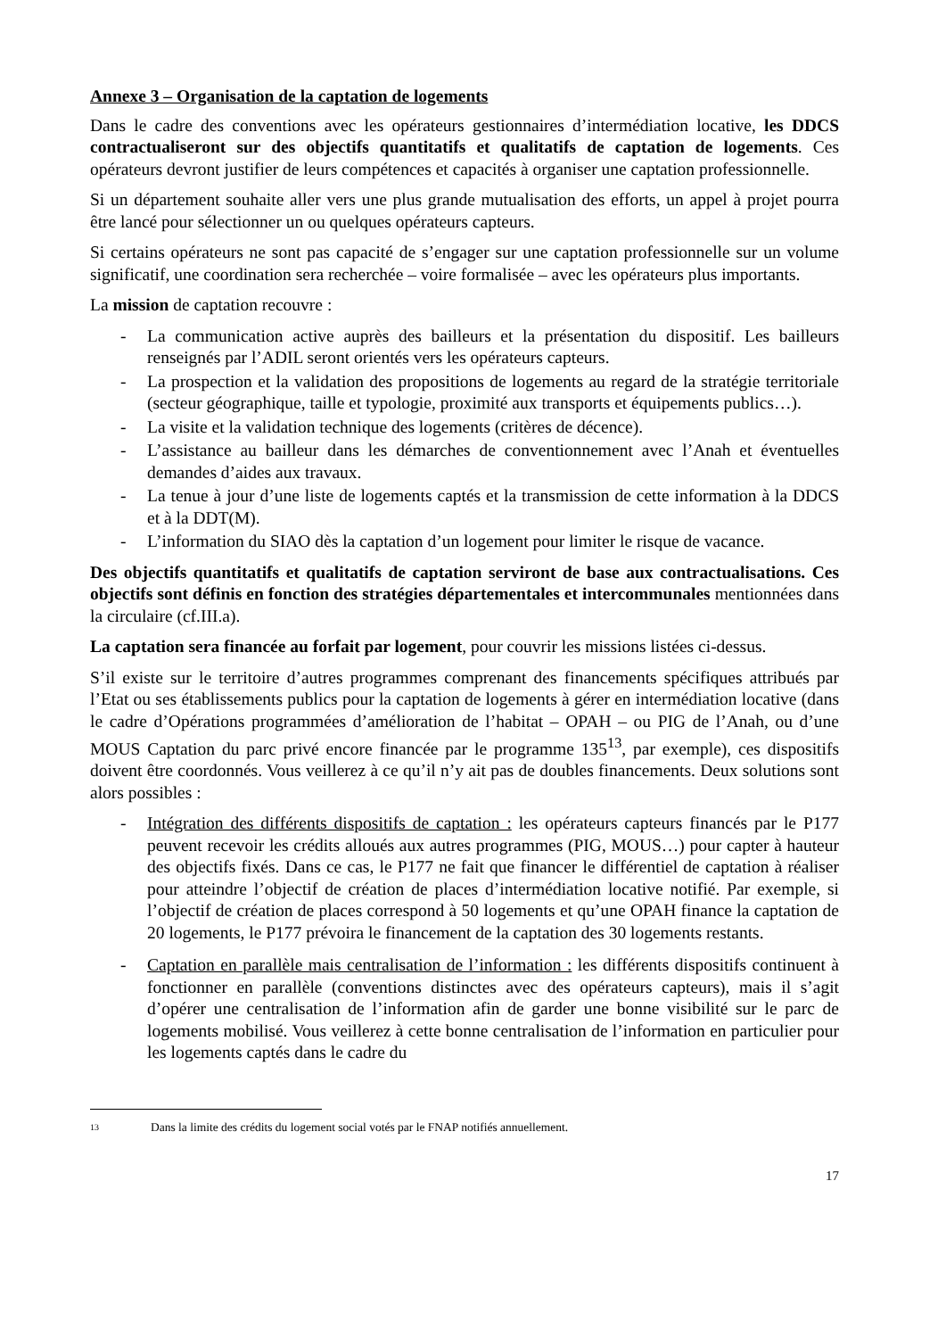Annexe 3 – Organisation de la captation de logements
Dans le cadre des conventions avec les opérateurs gestionnaires d’intermédiation locative, les DDCS contractualiseront sur des objectifs quantitatifs et qualitatifs de captation de logements. Ces opérateurs devront justifier de leurs compétences et capacités à organiser une captation professionnelle.
Si un département souhaite aller vers une plus grande mutualisation des efforts, un appel à projet pourra être lancé pour sélectionner un ou quelques opérateurs capteurs.
Si certains opérateurs ne sont pas capacité de s’engager sur une captation professionnelle sur un volume significatif, une coordination sera recherchée – voire formalisée – avec les opérateurs plus importants.
La mission de captation recouvre :
- La communication active auprès des bailleurs et la présentation du dispositif. Les bailleurs renseignés par l’ADIL seront orientés vers les opérateurs capteurs.
- La prospection et la validation des propositions de logements au regard de la stratégie territoriale (secteur géographique, taille et typologie, proximité aux transports et équipements publics…).
- La visite et la validation technique des logements (critères de décence).
- L’assistance au bailleur dans les démarches de conventionnement avec l’Anah et éventuelles demandes d’aides aux travaux.
- La tenue à jour d’une liste de logements captés et la transmission de cette information à la DDCS et à la DDT(M).
- L’information du SIAO dès la captation d’un logement pour limiter le risque de vacance.
Des objectifs quantitatifs et qualitatifs de captation serviront de base aux contractualisations. Ces objectifs sont définis en fonction des stratégies départementales et intercommunales mentionnées dans la circulaire (cf.III.a).
La captation sera financée au forfait par logement, pour couvrir les missions listées ci-dessus.
S’il existe sur le territoire d’autres programmes comprenant des financements spécifiques attribués par l’Etat ou ses établissements publics pour la captation de logements à gérer en intermédiation locative (dans le cadre d’Opérations programmées d’amélioration de l’habitat – OPAH – ou PIG de l’Anah, ou d’une MOUS Captation du parc privé encore financée par le programme 135<sup>13</sup>, par exemple), ces dispositifs doivent être coordonnés. Vous veillerez à ce qu’il n’y ait pas de doubles financements. Deux solutions sont alors possibles :
- Intégration des différents dispositifs de captation : les opérateurs capteurs financés par le P177 peuvent recevoir les crédits alloués aux autres programmes (PIG, MOUS…) pour capter à hauteur des objectifs fixés. Dans ce cas, le P177 ne fait que financer le différentiel de captation à réaliser pour atteindre l’objectif de création de places d’intermédiation locative notifié. Par exemple, si l’objectif de création de places correspond à 50 logements et qu’une OPAH finance la captation de 20 logements, le P177 prévoira le financement de la captation des 30 logements restants.
- Captation en parallèle mais centralisation de l’information : les différents dispositifs continuent à fonctionner en parallèle (conventions distinctes avec des opérateurs capteurs), mais il s’agit d’opérer une centralisation de l’information afin de garder une bonne visibilité sur le parc de logements mobilisé. Vous veillerez à cette bonne centralisation de l’information en particulier pour les logements captés dans le cadre du
13 Dans la limite des crédits du logement social votés par le FNAP notifiés annuellement.
17